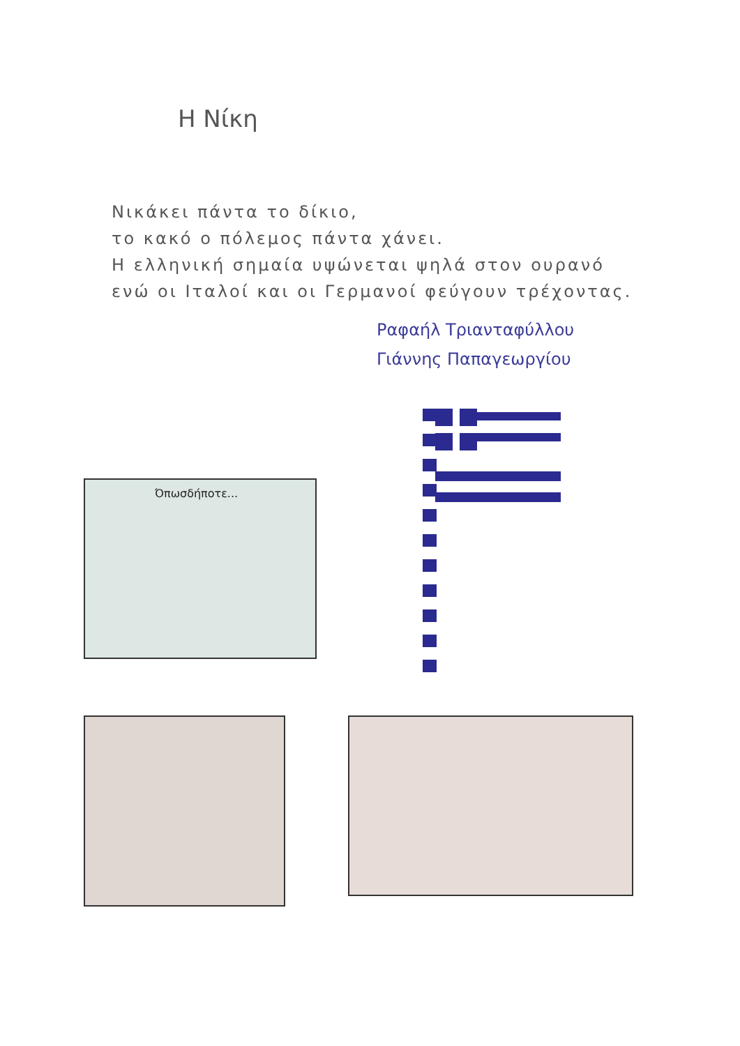Η Νίκη
Νικάκει πάντα το δίκιο,
το κακό ο πόλεμος πάντα χάνει.
Η ελληνική σημαία υψώνεται ψηλά στον ουρανό
ενώ οι Ιταλοί και οι Γερμανοί φεύγουν τρέχοντας.
Ραφαήλ Τριανταφύλλου
Γιάννης Παπαγεωργίου
Όπωσδήποτε...